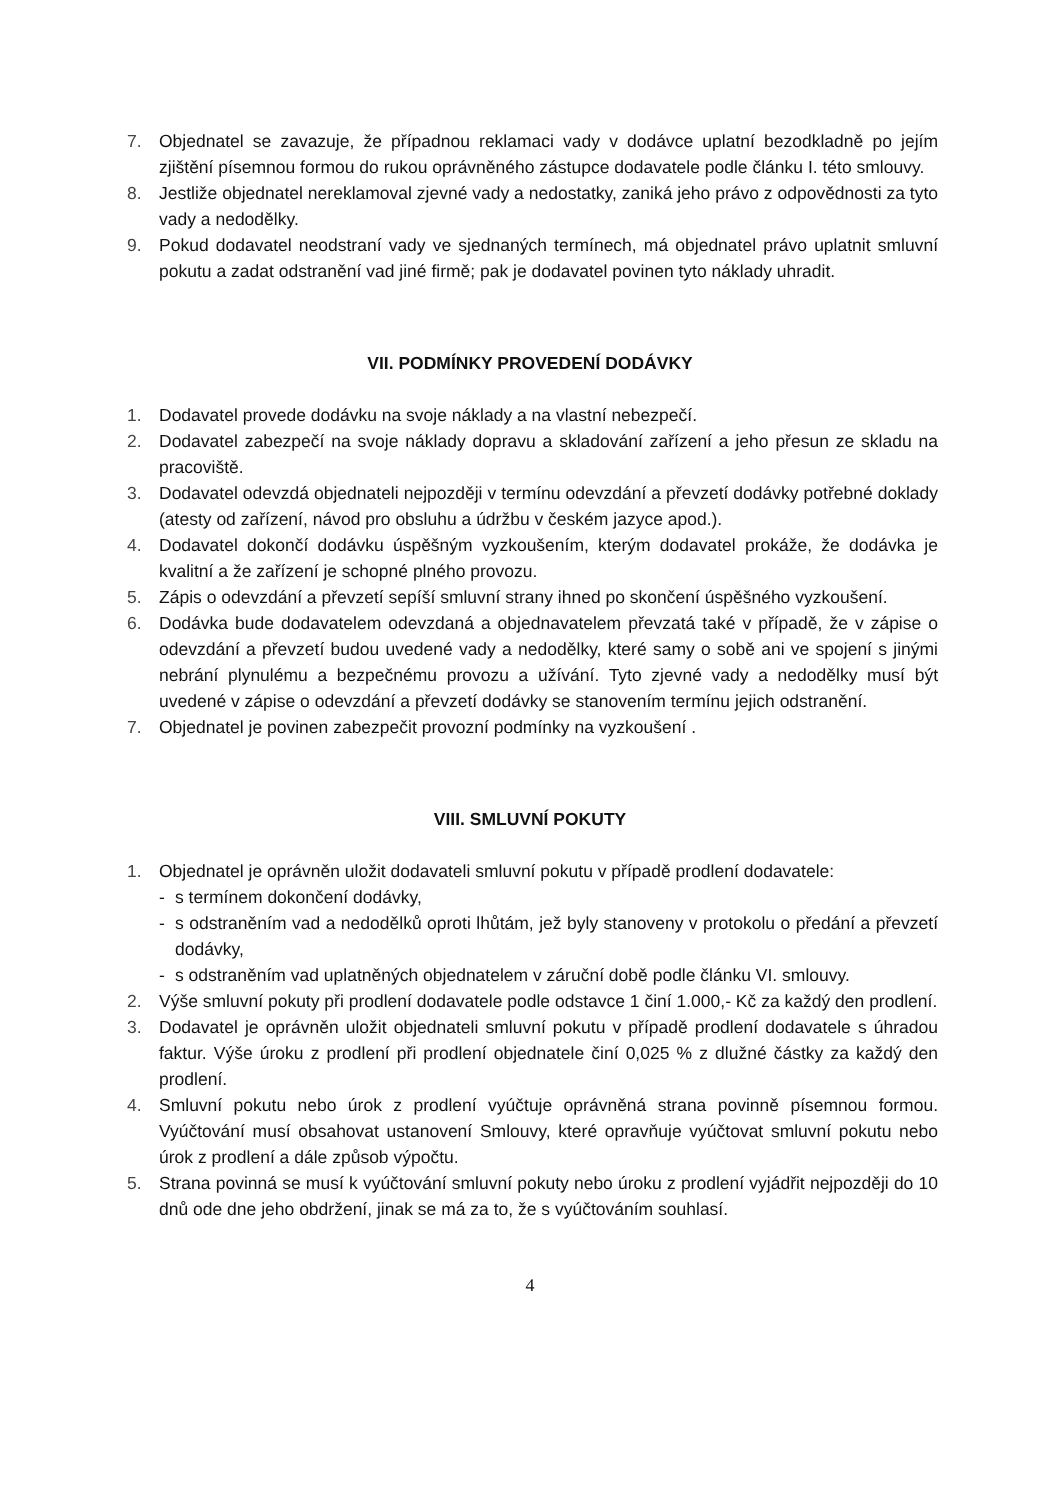7. Objednatel se zavazuje, že případnou reklamaci vady v dodávce uplatní bezodkladně po jejím zjištění písemnou formou do rukou oprávněného zástupce dodavatele podle článku I. této smlouvy.
8. Jestliže objednatel nereklamoval zjevné vady a nedostatky, zaniká jeho právo z odpovědnosti za tyto vady a nedodělky.
9. Pokud dodavatel neodstraní vady ve sjednaných termínech, má objednatel právo uplatnit smluvní pokutu a zadat odstranění vad jiné firmě; pak je dodavatel povinen tyto náklady uhradit.
VII. PODMÍNKY PROVEDENÍ DODÁVKY
1. Dodavatel provede dodávku na svoje náklady a na vlastní nebezpečí.
2. Dodavatel zabezpečí na svoje náklady dopravu a skladování zařízení a jeho přesun ze skladu na pracoviště.
3. Dodavatel odevzdá objednateli nejpozději v termínu odevzdání a převzetí dodávky potřebné doklady (atesty od zařízení, návod pro obsluhu a údržbu v českém jazyce apod.).
4. Dodavatel dokončí dodávku úspěšným vyzkoušením, kterým dodavatel prokáže, že dodávka je kvalitní a že zařízení je schopné plného provozu.
5. Zápis o odevzdání a převzetí sepíší smluvní strany ihned po skončení úspěšného vyzkoušení.
6. Dodávka bude dodavatelem odevzdaná a objednavatelem převzatá také v případě, že v zápise o odevzdání a převzetí budou uvedené vady a nedodělky, které samy o sobě ani ve spojení s jinými nebrání plynulému a bezpečnému provozu a užívání. Tyto zjevné vady a nedodělky musí být uvedené v zápise o odevzdání a převzetí dodávky se stanovením termínu jejich odstranění.
7. Objednatel je povinen zabezpečit provozní podmínky na vyzkoušení .
VIII. SMLUVNÍ POKUTY
1. Objednatel je oprávněn uložit dodavateli smluvní pokutu v případě prodlení dodavatele:
- s termínem dokončení dodávky,
- s odstraněním vad a nedodělků oproti lhůtám, jež byly stanoveny v protokolu o předání a převzetí dodávky,
- s odstraněním vad uplatněných objednatelem v záruční době podle článku VI. smlouvy.
2. Výše smluvní pokuty při prodlení dodavatele podle odstavce 1 činí 1.000,- Kč za každý den prodlení.
3. Dodavatel je oprávněn uložit objednateli smluvní pokutu v případě prodlení dodavatele s úhradou faktur. Výše úroku z prodlení při prodlení objednatele činí 0,025 % z dlužné částky za každý den prodlení.
4. Smluvní pokutu nebo úrok z prodlení vyúčtuje oprávněná strana povinně písemnou formou. Vyúčtování musí obsahovat ustanovení Smlouvy, které opravňuje vyúčtovat smluvní pokutu nebo úrok z prodlení a dále způsob výpočtu.
5. Strana povinná se musí k vyúčtování smluvní pokuty nebo úroku z prodlení vyjádřit nejpozději do 10 dnů ode dne jeho obdržení, jinak se má za to, že s vyúčtováním souhlasí.
4